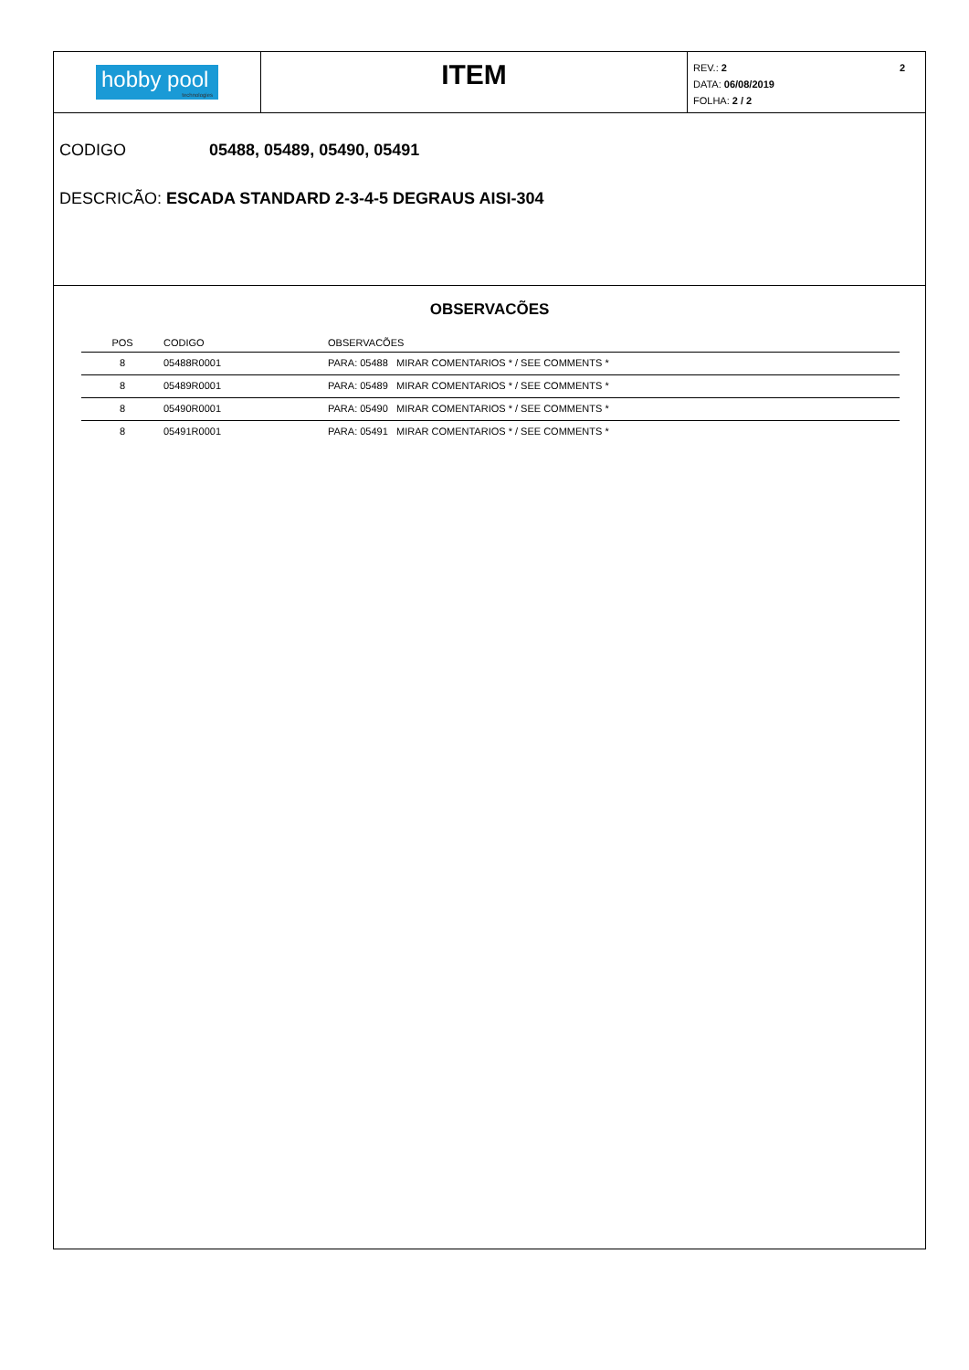hobby pool
technologies
ITEM
2 REV.: 2
DATA: 06/08/2019
FOLHA: 2 / 2
CODIGO 05488, 05489, 05490, 05491
DESCRICÃO: ESCADA STANDARD 2-3-4-5 DEGRAUS AISI-304
OBSERVACÕES
| POS | CODIGO | OBSERVACÕES |
| --- | --- | --- |
| 8 | 05488R0001 | PARA: 05488 MIRAR COMENTARIOS * / SEE COMMENTS * |
| 8 | 05489R0001 | PARA: 05489 MIRAR COMENTARIOS * / SEE COMMENTS * |
| 8 | 05490R0001 | PARA: 05490 MIRAR COMENTARIOS * / SEE COMMENTS * |
| 8 | 05491R0001 | PARA: 05491 MIRAR COMENTARIOS * / SEE COMMENTS * |